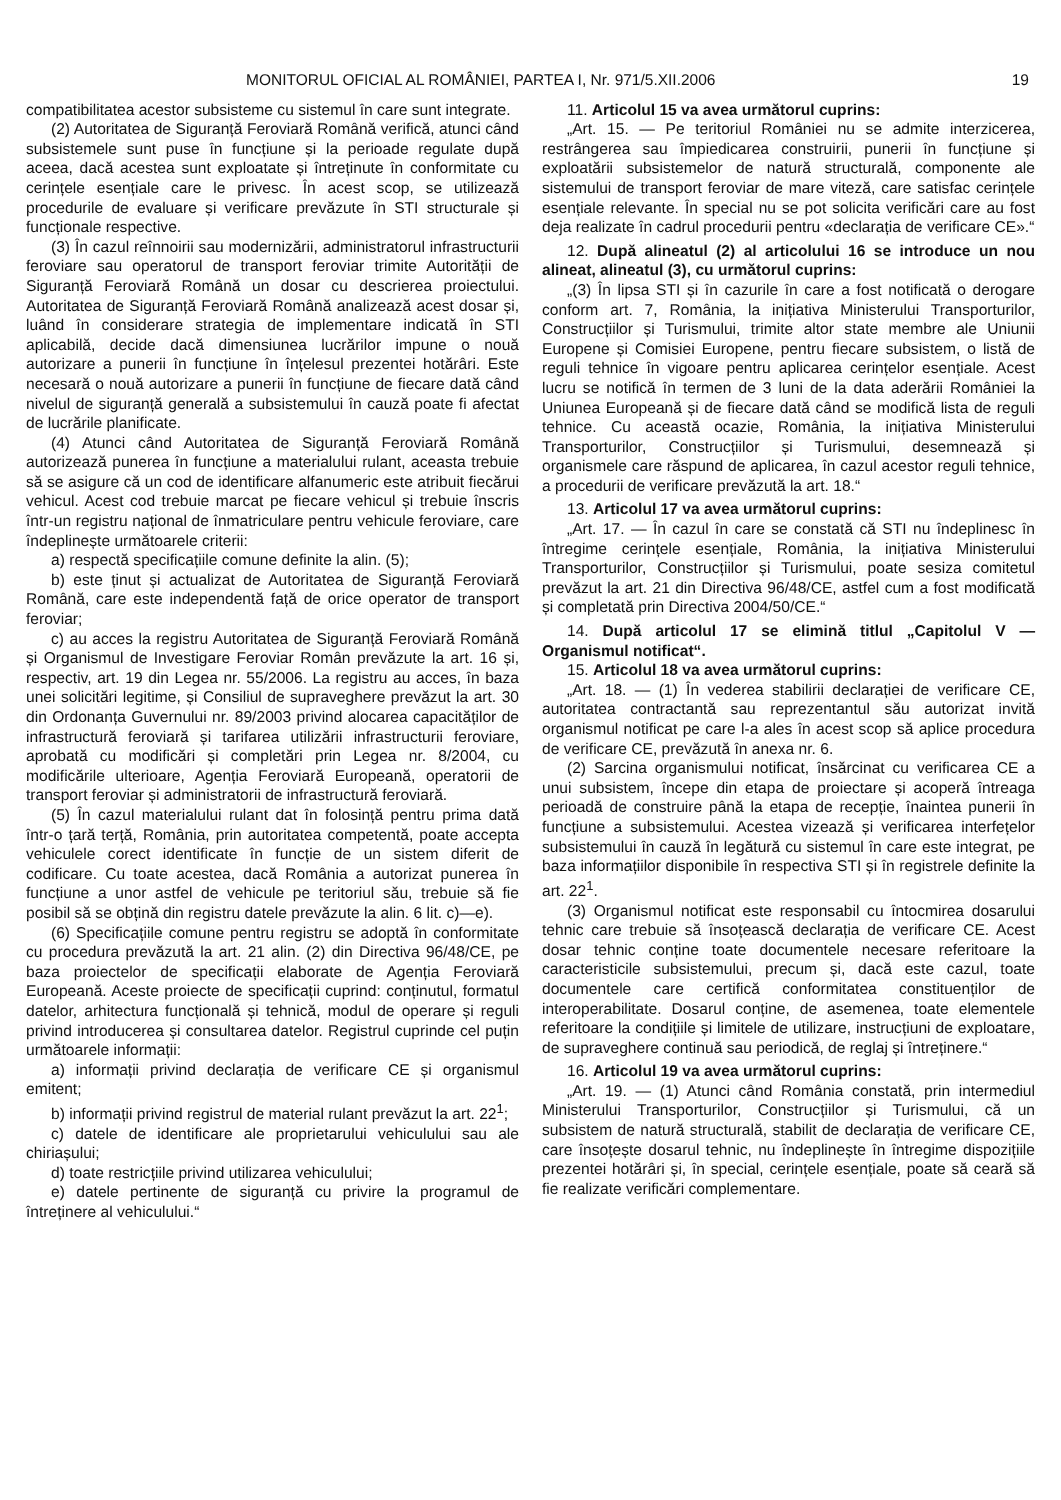MONITORUL OFICIAL AL ROMÂNIEI, PARTEA I, Nr. 971/5.XII.2006 19
compatibilitatea acestor subsisteme cu sistemul în care sunt integrate.
(2) Autoritatea de Siguranță Feroviară Română verifică, atunci când subsistemele sunt puse în funcțiune și la perioade regulate după aceea, dacă acestea sunt exploatate și întreținute în conformitate cu cerințele esențiale care le privesc. În acest scop, se utilizează procedurile de evaluare și verificare prevăzute în STI structurale și funcționale respective.
(3) În cazul reînnoirii sau modernizării, administratorul infrastructurii feroviare sau operatorul de transport feroviar trimite Autorității de Siguranță Feroviară Română un dosar cu descrierea proiectului. Autoritatea de Siguranță Feroviară Română analizează acest dosar și, luând în considerare strategia de implementare indicată în STI aplicabilă, decide dacă dimensiunea lucrărilor impune o nouă autorizare a punerii în funcțiune în înțelesul prezentei hotărâri. Este necesară o nouă autorizare a punerii în funcțiune de fiecare dată când nivelul de siguranță generală a subsistemului în cauză poate fi afectat de lucrările planificate.
(4) Atunci când Autoritatea de Siguranță Feroviară Română autorizează punerea în funcțiune a materialului rulant, aceasta trebuie să se asigure că un cod de identificare alfanumeric este atribuit fiecărui vehicul. Acest cod trebuie marcat pe fiecare vehicul și trebuie înscris într-un registru național de înmatriculare pentru vehicule feroviare, care îndeplinește următoarele criterii:
a) respectă specificațiile comune definite la alin. (5);
b) este ținut și actualizat de Autoritatea de Siguranță Feroviară Română, care este independentă față de orice operator de transport feroviar;
c) au acces la registru Autoritatea de Siguranță Feroviară Română și Organismul de Investigare Feroviar Român prevăzute la art. 16 și, respectiv, art. 19 din Legea nr. 55/2006. La registru au acces, în baza unei solicitări legitime, și Consiliul de supraveghere prevăzut la art. 30 din Ordonanța Guvernului nr. 89/2003 privind alocarea capacităților de infrastructură feroviară și tarifarea utilizării infrastructurii feroviare, aprobată cu modificări și completări prin Legea nr. 8/2004, cu modificările ulterioare, Agenția Feroviară Europeană, operatorii de transport feroviar și administratorii de infrastructură feroviară.
(5) În cazul materialului rulant dat în folosință pentru prima dată într-o țară terță, România, prin autoritatea competentă, poate accepta vehiculele corect identificate în funcție de un sistem diferit de codificare. Cu toate acestea, dacă România a autorizat punerea în funcțiune a unor astfel de vehicule pe teritoriul său, trebuie să fie posibil să se obțină din registru datele prevăzute la alin. 6 lit. c)—e).
(6) Specificațiile comune pentru registru se adoptă în conformitate cu procedura prevăzută la art. 21 alin. (2) din Directiva 96/48/CE, pe baza proiectelor de specificații elaborate de Agenția Feroviară Europeană. Aceste proiecte de specificații cuprind: conținutul, formatul datelor, arhitectura funcțională și tehnică, modul de operare și reguli privind introducerea și consultarea datelor. Registrul cuprinde cel puțin următoarele informații:
a) informații privind declarația de verificare CE și organismul emitent;
b) informații privind registrul de material rulant prevăzut la art. 22<sup>1</sup>;
c) datele de identificare ale proprietarului vehiculului sau ale chiriașului;
d) toate restricțiile privind utilizarea vehiculului;
e) datele pertinente de siguranță cu privire la programul de întreținere al vehiculului.“
11. Articolul 15 va avea următorul cuprins:
„Art. 15. — Pe teritoriul României nu se admite interzicerea, restrângerea sau împiedicarea construirii, punerii în funcțiune și exploatării subsistemelor de natură structurală, componente ale sistemului de transport feroviar de mare viteză, care satisfac cerințele esențiale relevante. În special nu se pot solicita verificări care au fost deja realizate în cadrul procedurii pentru «declarația de verificare CE».“
12. După alineatul (2) al articolului 16 se introduce un nou alineat, alineatul (3), cu următorul cuprins:
„(3) În lipsa STI și în cazurile în care a fost notificată o derogare conform art. 7, România, la inițiativa Ministerului Transporturilor, Construcțiilor și Turismului, trimite altor state membre ale Uniunii Europene și Comisiei Europene, pentru fiecare subsistem, o listă de reguli tehnice în vigoare pentru aplicarea cerințelor esențiale. Acest lucru se notifică în termen de 3 luni de la data aderării României la Uniunea Europeană și de fiecare dată când se modifică lista de reguli tehnice. Cu această ocazie, România, la inițiativa Ministerului Transporturilor, Construcțiilor și Turismului, desemnează și organismele care răspund de aplicarea, în cazul acestor reguli tehnice, a procedurii de verificare prevăzută la art. 18.“
13. Articolul 17 va avea următorul cuprins:
„Art. 17. — În cazul în care se constată că STI nu îndeplinesc în întregime cerințele esențiale, România, la inițiativa Ministerului Transporturilor, Construcțiilor și Turismului, poate sesiza comitetul prevăzut la art. 21 din Directiva 96/48/CE, astfel cum a fost modificată și completată prin Directiva 2004/50/CE.“
14. După articolul 17 se elimină titlul „Capitolul V — Organismul notificat“.
15. Articolul 18 va avea următorul cuprins:
„Art. 18. — (1) În vederea stabilirii declarației de verificare CE, autoritatea contractantă sau reprezentantul său autorizat invită organismul notificat pe care l-a ales în acest scop să aplice procedura de verificare CE, prevăzută în anexa nr. 6.
(2) Sarcina organismului notificat, însărcinat cu verificarea CE a unui subsistem, începe din etapa de proiectare și acoperă întreaga perioadă de construire până la etapa de recepție, înaintea punerii în funcțiune a subsistemului. Acestea vizează și verificarea interfețelor subsistemului în cauză în legătură cu sistemul în care este integrat, pe baza informațiilor disponibile în respectiva STI și în registrele definite la art. 22<sup>1</sup>.
(3) Organismul notificat este responsabil cu întocmirea dosarului tehnic care trebuie să însoțească declarația de verificare CE. Acest dosar tehnic conține toate documentele necesare referitoare la caracteristicile subsistemului, precum și, dacă este cazul, toate documentele care certifică conformitatea constituenților de interoperabilitate. Dosarul conține, de asemenea, toate elementele referitoare la condițiile și limitele de utilizare, instrucțiuni de exploatare, de supraveghere continuă sau periodică, de reglaj și întreținere.“
16. Articolul 19 va avea următorul cuprins:
„Art. 19. — (1) Atunci când România constată, prin intermediul Ministerului Transporturilor, Construcțiilor și Turismului, că un subsistem de natură structurală, stabilit de declarația de verificare CE, care însoțește dosarul tehnic, nu îndeplinește în întregime dispozițiile prezentei hotărâri și, în special, cerințele esențiale, poate să ceară să fie realizate verificări complementare.